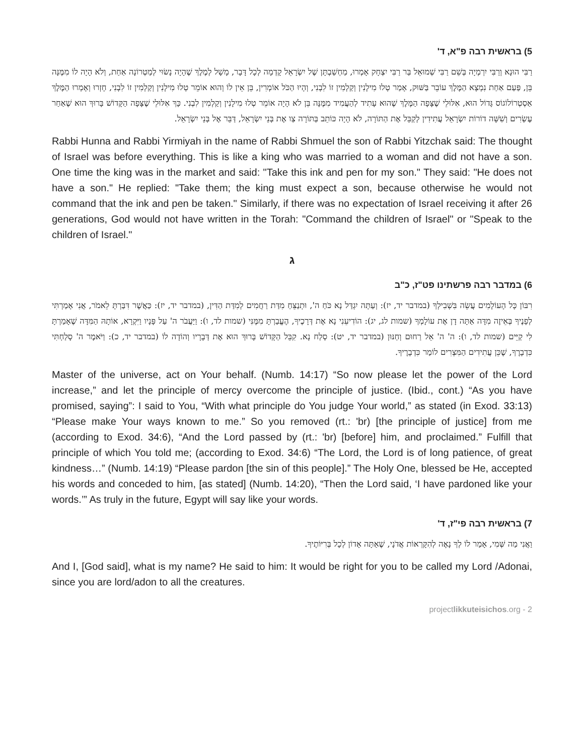5) בראשית רבה פ"א, ד'
רַבִּי הוּנָא וְרַבִּי יִרְמְיָה בְּשֵׁם רַבִּי שְׁמוּאֵל בַּר רַבִּי יִצְחָק אָמְרוּ, מַחְשַׁבְתָּן שֶׁל יִשְׂרָאֵל קָדְמָה לְכָל דָּבָר, מָשָׁל לְמֶלֶךְ שֶׁהָיָה נָשׂוּי לְמַטְרוֹנָה אַחַת, וְלֹא הָיָה לוֹ מִמֶּנָּה בֵּן, פַּעַם אַחַת נִמְצָא הַמֶּלֶךְ עוֹבֵר בַּשּׁוּק, אָמַר טְלוּ מִילָנִין וְקַלְמִין זוֹ לִבְנִי, וְהָיוּ הַכֹּל אוֹמְרִין, בֵּן אֵין לוֹ וְהוּא אוֹמֵר טְלוּ מִילָנִין וְקַלְמִין זוֹ לִבְנִי, חָזְרוּ וְאָמְרוּ הַמֶּלֶךְ אַסְטְרוֹלוֹגוֹס גָּדוֹל הוּא, אִלּוּלֵי שֶׁצָּפָה הַמֶּלֶךְ שֶׁהוּא עָתִיד לְהַעֲמִיד מִמֶּנָּה בֵּן לֹא הָיָה אוֹמֵר טְלוּ מִילָנִין וְקַלְמִין לִבְנִי. כָּךְ אִלּוּלֵי שֶׁצָּפָה הַקָּדוֹשׁ בָּרוּךְ הוּא שֶׁאַחַר עֶשְׂרִים וְשִׁשָּׁה דוֹרוֹת יִשְׂרָאֵל עֲתִידִין לְקַבֵּל אֶת הַתּוֹרָה, לֹא הָיָה כּוֹתֵב בַּתּוֹרָה צַו אֶת בְּנֵי יִשְׂרָאֵל, דַּבֵּר אֶל בְּנֵי יִשְׂרָאֵל.
Rabbi Hunna and Rabbi Yirmiyah in the name of Rabbi Shmuel the son of Rabbi Yitzchak said: The thought of Israel was before everything. This is like a king who was married to a woman and did not have a son. One time the king was in the market and said: "Take this ink and pen for my son." They said: "He does not have a son." He replied: "Take them; the king must expect a son, because otherwise he would not command that the ink and pen be taken." Similarly, if there was no expectation of Israel receiving it after 26 generations, God would not have written in the Torah: "Command the children of Israel" or "Speak to the children of Israel."
ג
6) במדבר רבה פרשתינו פט"ז, כ"ב
רִבּוֹן כָּל הָעוֹלָמִים עֲשֵׂה בִּשְׁבִילְךָ (במדבר יד, יז): וְעַתָּה יִגְדַּל נָא כֹּחַ ה', וּתְנַצֵּחַ מִדַּת רַחֲמִים לְמִדַּת הַדִּין, (במדבר יד, יז): כַּאֲשֶׁר דִּבַּרְתָּ לֵאמֹר, אֲנִי אָמַרְתִּי לְפָנֶיךָ בְּאֵיזֶה מִדָּה אַתָּה דָן אֶת עוֹלָמְךָ (שמות לג, יג): הוֹדִיעֵנִי נָא אֶת דְּרָכֶיךָ, הֶעֱבַרְתָּ מִמֶּנִּי (שמות לד, ו): וַיַּעֲבֹר ה' עַל פָּנָיו וַיִּקְרָא, אוֹתָהּ הַמִּדָּה שֶׁאָמַרְתָּ לִי קַיֵּים (שמות לד, ו): ה' ה' אֵל רַחוּם וְחַנּוּן (במדבר יד, יט): סְלַח נָא. קִבֵּל הַקָּדוֹשׁ בָּרוּךְ הוּא אֶת דְּבָרָיו וְהוֹדָה לוֹ (במדבר יד, כ): וַיֹּאמֶר ה' סָלַחְתִּי כִּדְבָרֶךָ, שֶׁכֵּן עֲתִידִים הַמִּצְרִים לוֹמַר כִּדְבָרֶיךָ.
Master of the universe, act on Your behalf. (Numb. 14:17) “So now please let the power of the Lord increase,” and let the principle of mercy overcome the principle of justice. (Ibid., cont.) “As you have promised, saying”: I said to You, “With what principle do You judge Your world,” as stated (in Exod. 33:13) “Please make Your ways known to me.” So you removed (rt.: 'br) [the principle of justice] from me (according to Exod. 34:6), “And the Lord passed by (rt.: 'br) [before] him, and proclaimed.” Fulfill that principle of which You told me; (according to Exod. 34:6) “The Lord, the Lord is of long patience, of great kindness…” (Numb. 14:19) “Please pardon [the sin of this people].” The Holy One, blessed be He, accepted his words and conceded to him, [as stated] (Numb. 14:20), “Then the Lord said, ‘I have pardoned like your words.’” As truly in the future, Egypt will say like your words.
7) בראשית רבה פי"ז, ד'
וַאֲנִי מַה שְּׁמִי, אָמַר לוֹ לְךָ נָאֶה לְהִקָּרְאוֹת אֲדֹנָי, שֶׁאַתָּה אָדוֹן לְכָל בְּרִיּוֹתֶיךָ.
And I, [God said], what is my name? He said to him: It would be right for you to be called my Lord /Adonai, since you are lord/adon to all the creatures.
projectlikkuteisichos.org - 2